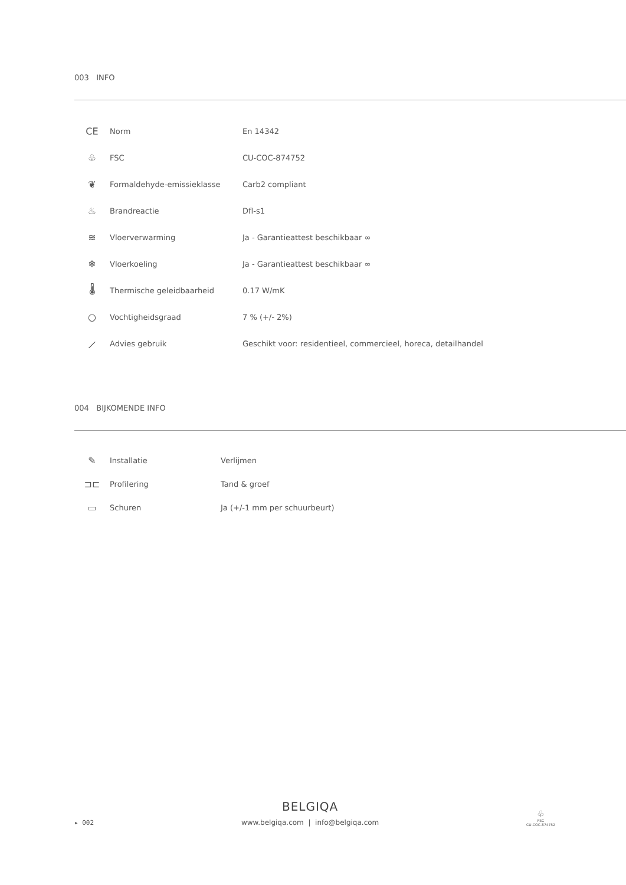003 INFO
| CE | Norm | En 14342 |
| ♧ | FSC | CU-COC-874752 |
| ❦ | Formaldehyde-emissieklasse | Carb2 compliant |
| ♨ | Brandreactie | Dfl-s1 |
| ≋ | Vloerverwarming | Ja - Garantieattest beschikbaar ∞ |
| ❄ | Vloerkoeling | Ja - Garantieattest beschikbaar ∞ |
| 🌡 | Thermische geleidbaarheid | 0.17 W/mK |
| ○ | Vochtigheidsgraad | 7 % (+/- 2%) |
| ⟋ | Advies gebruik | Geschikt voor: residentieel, commercieel, horeca, detailhandel |
004 BIJKOMENDE INFO
| ✎ | Installatie | Verlijmen |
| ⊐⊏ | Profilering | Tand & groef |
| ▭ | Schuren | Ja (+/-1 mm per schuurbeurt) |
▸ 002
BELGIQA
www.belgiqa.com | info@belgiqa.com
♧
FSC
CU-COC-874752